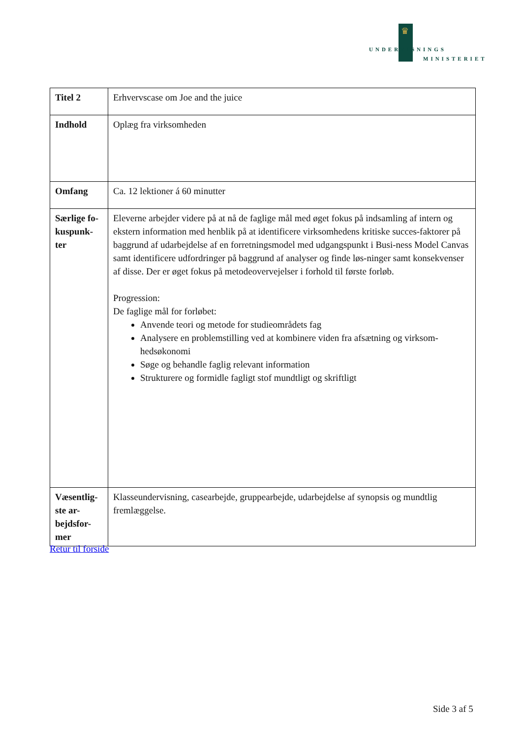♛
UNDERVISNINGS
MINISTERIET
| Titel 2 | Erhvervscase om Joe and the juice |
| Indhold | Oplæg fra virksomheden |
| Omfang | Ca. 12 lektioner á 60 minutter |
| Særlige fo-kuspunk-ter | Eleverne arbejder videre på at nå de faglige mål med øget fokus på indsamling af intern og ekstern information med henblik på at identificere virksomhedens kritiske succes-faktorer på baggrund af udarbejdelse af en forretningsmodel med udgangspunkt i Busi-ness Model Canvas samt identificere udfordringer på baggrund af analyser og finde løs-ninger samt konsekvenser af disse. Der er øget fokus på metodeovervejelser i forhold til første forløb. Progression: De faglige mål for forløbet: Anvende teori og metode for studieområdets fag Analysere en problemstilling ved at kombinere viden fra afsætning og virksom-hedsøkonomi Søge og behandle faglig relevant information Strukturere og formidle fagligt stof mundtligt og skriftligt |
| Væsentlig-ste ar-bejdsfor-mer | Klasseundervisning, casearbejde, gruppearbejde, udarbejdelse af synopsis og mundtlig fremlæggelse. |
Retur til forside
Side 3 af 5